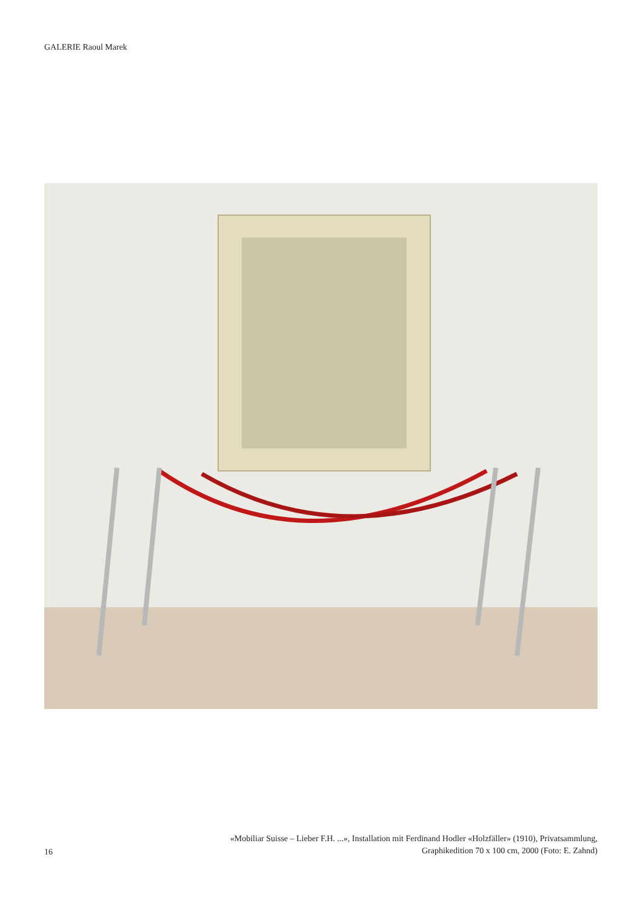GALERIE Raoul Marek
16
«Mobiliar Suisse – Lieber F.H. ...», Installation mit Ferdinand Hodler «Holzfäller» (1910), Privatsammlung,
Graphikedition 70 x 100 cm, 2000 (Foto: E. Zahnd)